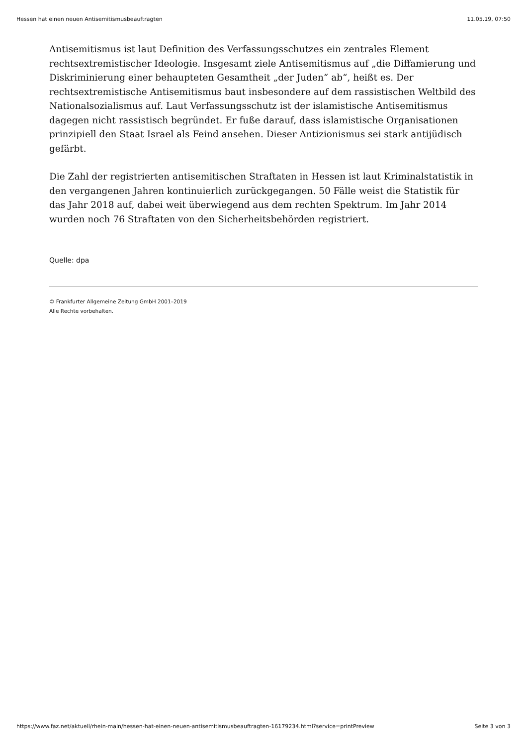Hessen hat einen neuen Antisemitismusbeauftragten 11.05.19, 07:50
Antisemitismus ist laut Definition des Verfassungsschutzes ein zentrales Element rechtsextremistischer Ideologie. Insgesamt ziele Antisemitismus auf „die Diffamierung und Diskriminierung einer behaupteten Gesamtheit „der Juden“ ab“, heißt es. Der rechtsextremistische Antisemitismus baut insbesondere auf dem rassistischen Weltbild des Nationalsozialismus auf. Laut Verfassungsschutz ist der islamistische Antisemitismus dagegen nicht rassistisch begründet. Er fuße darauf, dass islamistische Organisationen prinzipiell den Staat Israel als Feind ansehen. Dieser Antizionismus sei stark antijüdisch gefärbt.
Die Zahl der registrierten antisemitischen Straftaten in Hessen ist laut Kriminalstatistik in den vergangenen Jahren kontinuierlich zurückgegangen. 50 Fälle weist die Statistik für das Jahr 2018 auf, dabei weit überwiegend aus dem rechten Spektrum. Im Jahr 2014 wurden noch 76 Straftaten von den Sicherheitsbehörden registriert.
Quelle: dpa
© Frankfurter Allgemeine Zeitung GmbH 2001–2019
Alle Rechte vorbehalten.
https://www.faz.net/aktuell/rhein-main/hessen-hat-einen-neuen-antisemitismusbeauftragten-16179234.html?service=printPreview Seite 3 von 3